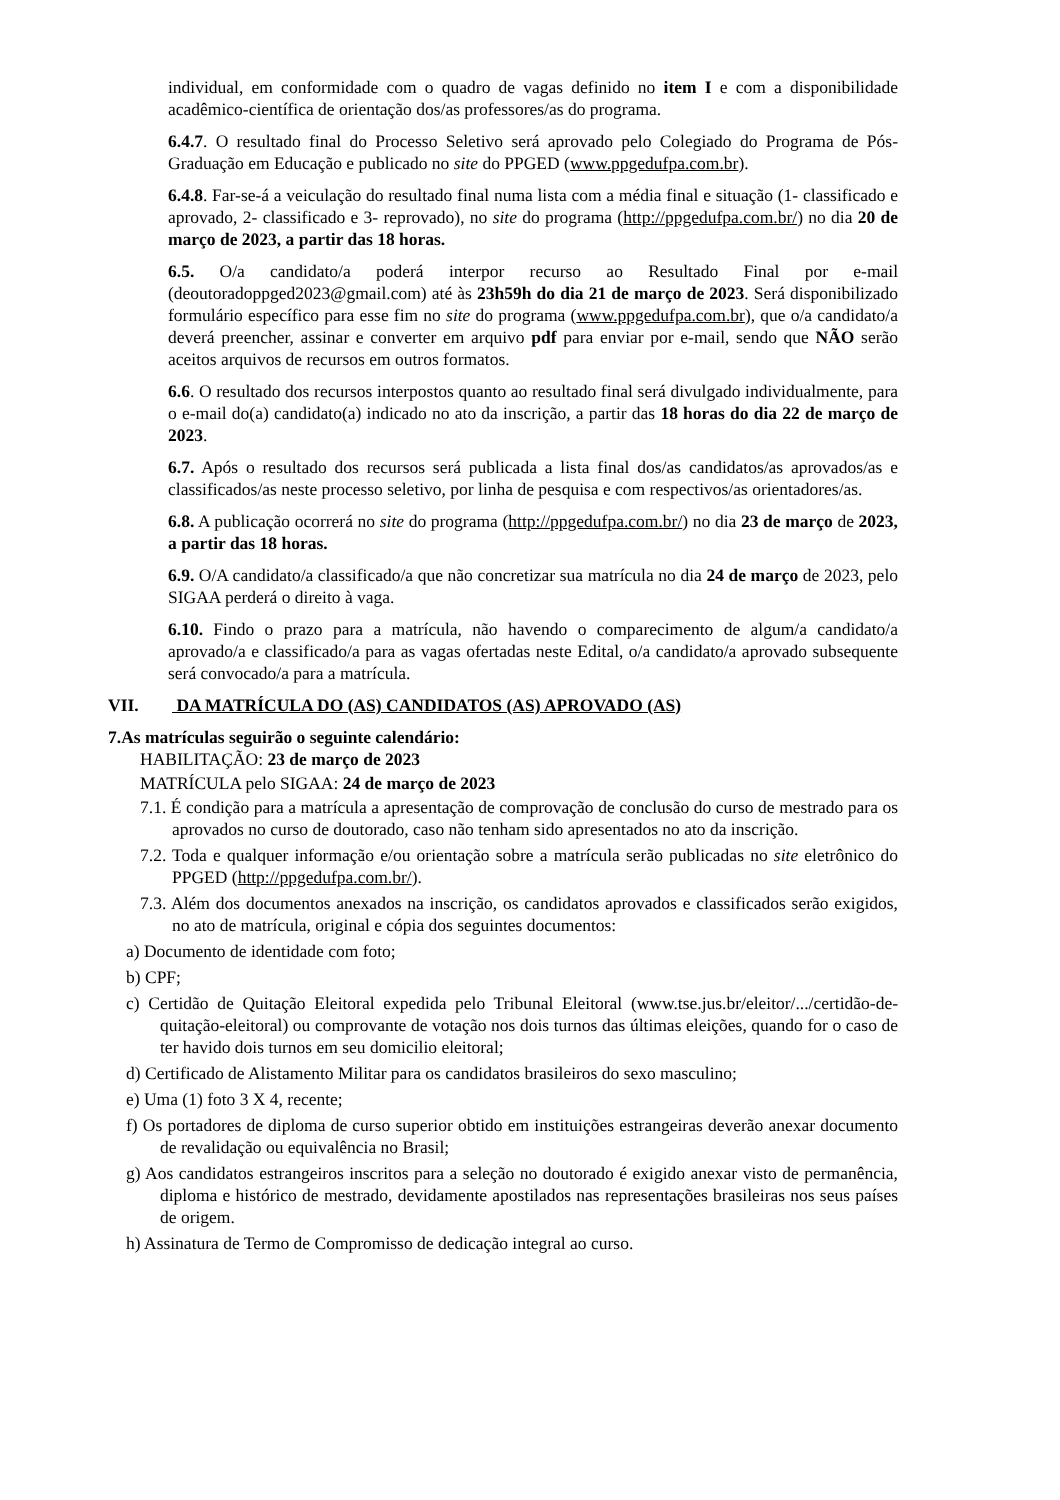individual, em conformidade com o quadro de vagas definido no item I e com a disponibilidade acadêmico-científica de orientação dos/as professores/as do programa.
6.4.7. O resultado final do Processo Seletivo será aprovado pelo Colegiado do Programa de Pós-Graduação em Educação e publicado no site do PPGED (www.ppgedufpa.com.br).
6.4.8. Far-se-á a veiculação do resultado final numa lista com a média final e situação (1- classificado e aprovado, 2- classificado e 3- reprovado), no site do programa (http://ppgedufpa.com.br/) no dia 20 de março de 2023, a partir das 18 horas.
6.5. O/a candidato/a poderá interpor recurso ao Resultado Final por e-mail (deoutoradoppged2023@gmail.com) até às 23h59h do dia 21 de março de 2023. Será disponibilizado formulário específico para esse fim no site do programa (www.ppgedufpa.com.br), que o/a candidato/a deverá preencher, assinar e converter em arquivo pdf para enviar por e-mail, sendo que NÃO serão aceitos arquivos de recursos em outros formatos.
6.6. O resultado dos recursos interpostos quanto ao resultado final será divulgado individualmente, para o e-mail do(a) candidato(a) indicado no ato da inscrição, a partir das 18 horas do dia 22 de março de 2023.
6.7. Após o resultado dos recursos será publicada a lista final dos/as candidatos/as aprovados/as e classificados/as neste processo seletivo, por linha de pesquisa e com respectivos/as orientadores/as.
6.8. A publicação ocorrerá no site do programa (http://ppgedufpa.com.br/) no dia 23 de março de 2023, a partir das 18 horas.
6.9. O/A candidato/a classificado/a que não concretizar sua matrícula no dia 24 de março de 2023, pelo SIGAA perderá o direito à vaga.
6.10. Findo o prazo para a matrícula, não havendo o comparecimento de algum/a candidato/a aprovado/a e classificado/a para as vagas ofertadas neste Edital, o/a candidato/a aprovado subsequente será convocado/a para a matrícula.
VII. DA MATRÍCULA DO (AS) CANDIDATOS (AS) APROVADO (AS)
7.As matrículas seguirão o seguinte calendário:
HABILITAÇÃO: 23 de março de 2023
MATRÍCULA pelo SIGAA: 24 de março de 2023
7.1. É condição para a matrícula a apresentação de comprovação de conclusão do curso de mestrado para os aprovados no curso de doutorado, caso não tenham sido apresentados no ato da inscrição.
7.2. Toda e qualquer informação e/ou orientação sobre a matrícula serão publicadas no site eletrônico do PPGED (http://ppgedufpa.com.br/).
7.3. Além dos documentos anexados na inscrição, os candidatos aprovados e classificados serão exigidos, no ato de matrícula, original e cópia dos seguintes documentos:
a) Documento de identidade com foto;
b) CPF;
c) Certidão de Quitação Eleitoral expedida pelo Tribunal Eleitoral (www.tse.jus.br/eleitor/.../certidão-de-quitação-eleitoral) ou comprovante de votação nos dois turnos das últimas eleições, quando for o caso de ter havido dois turnos em seu domicilio eleitoral;
d) Certificado de Alistamento Militar para os candidatos brasileiros do sexo masculino;
e) Uma (1) foto 3 X 4, recente;
f) Os portadores de diploma de curso superior obtido em instituições estrangeiras deverão anexar documento de revalidação ou equivalência no Brasil;
g) Aos candidatos estrangeiros inscritos para a seleção no doutorado é exigido anexar visto de permanência, diploma e histórico de mestrado, devidamente apostilados nas representações brasileiras nos seus países de origem.
h) Assinatura de Termo de Compromisso de dedicação integral ao curso.